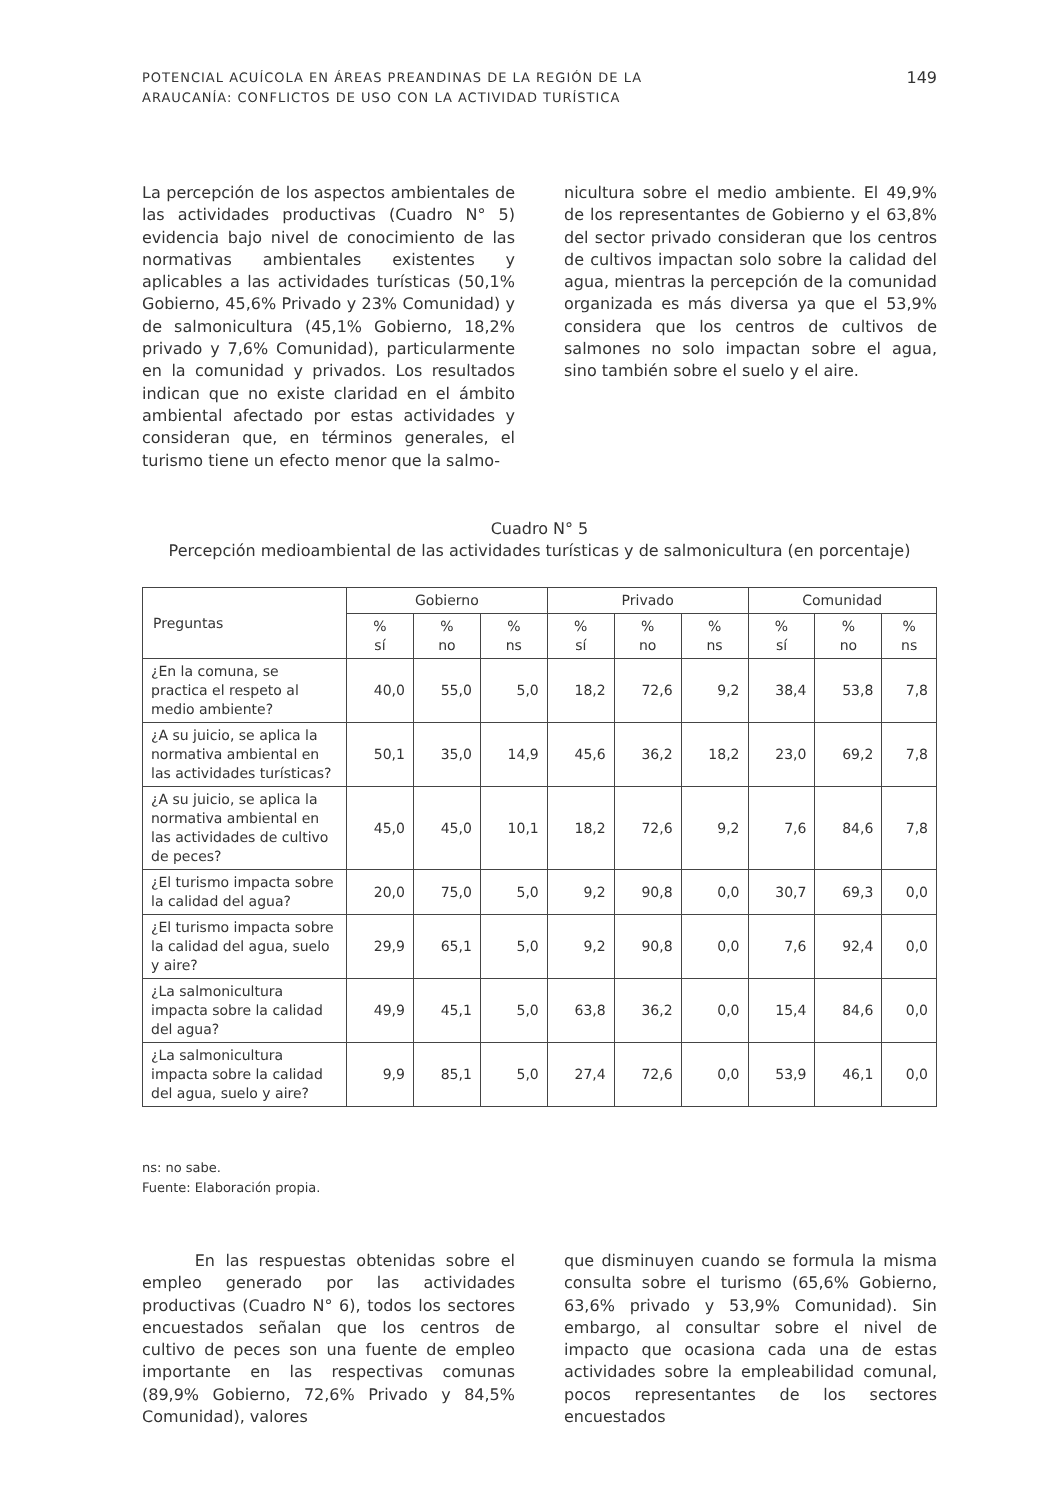POTENCIAL ACUÍCOLA EN ÁREAS PREANDINAS DE LA REGIÓN DE LA
ARAUCANÍA: CONFLICTOS DE USO CON LA ACTIVIDAD TURÍSTICA
149
La percepción de los aspectos ambientales de las actividades productivas (Cuadro N° 5) evidencia bajo nivel de conocimiento de las normativas ambientales existentes y aplicables a las actividades turísticas (50,1% Gobierno, 45,6% Privado y 23% Comunidad) y de salmonicultura (45,1% Gobierno, 18,2% privado y 7,6% Comunidad), particularmente en la comunidad y privados. Los resultados indican que no existe claridad en el ámbito ambiental afectado por estas actividades y consideran que, en términos generales, el turismo tiene un efecto menor que la salmo-
nicultura sobre el medio ambiente. El 49,9% de los representantes de Gobierno y el 63,8% del sector privado consideran que los centros de cultivos impactan solo sobre la calidad del agua, mientras la percepción de la comunidad organizada es más diversa ya que el 53,9% considera que los centros de cultivos de salmones no solo impactan sobre el agua, sino también sobre el suelo y el aire.
Cuadro N° 5
Percepción medioambiental de las actividades turísticas y de salmonicultura (en porcentaje)
| Preguntas | Gobierno | | | Privado | | | Comunidad | | |
| --- | --- | --- | --- | --- | --- | --- | --- | --- | --- |
| | % sí | % no | % ns | % sí | % no | % ns | % sí | % no | % ns |
| ¿En la comuna, se practica el respeto al medio ambiente? | 40,0 | 55,0 | 5,0 | 18,2 | 72,6 | 9,2 | 38,4 | 53,8 | 7,8 |
| ¿A su juicio, se aplica la normativa ambiental en las actividades turísticas? | 50,1 | 35,0 | 14,9 | 45,6 | 36,2 | 18,2 | 23,0 | 69,2 | 7,8 |
| ¿A su juicio, se aplica la normativa ambiental en las actividades de cultivo de peces? | 45,0 | 45,0 | 10,1 | 18,2 | 72,6 | 9,2 | 7,6 | 84,6 | 7,8 |
| ¿El turismo impacta sobre la calidad del agua? | 20,0 | 75,0 | 5,0 | 9,2 | 90,8 | 0,0 | 30,7 | 69,3 | 0,0 |
| ¿El turismo impacta sobre la calidad del agua, suelo y aire? | 29,9 | 65,1 | 5,0 | 9,2 | 90,8 | 0,0 | 7,6 | 92,4 | 0,0 |
| ¿La salmonicultura impacta sobre la calidad del agua? | 49,9 | 45,1 | 5,0 | 63,8 | 36,2 | 0,0 | 15,4 | 84,6 | 0,0 |
| ¿La salmonicultura impacta sobre la calidad del agua, suelo y aire? | 9,9 | 85,1 | 5,0 | 27,4 | 72,6 | 0,0 | 53,9 | 46,1 | 0,0 |
ns: no sabe.
Fuente: Elaboración propia.
En las respuestas obtenidas sobre el empleo generado por las actividades productivas (Cuadro N° 6), todos los sectores encuestados señalan que los centros de cultivo de peces son una fuente de empleo importante en las respectivas comunas (89,9% Gobierno, 72,6% Privado y 84,5% Comunidad), valores
que disminuyen cuando se formula la misma consulta sobre el turismo (65,6% Gobierno, 63,6% privado y 53,9% Comunidad). Sin embargo, al consultar sobre el nivel de impacto que ocasiona cada una de estas actividades sobre la empleabilidad comunal, pocos representantes de los sectores encuestados